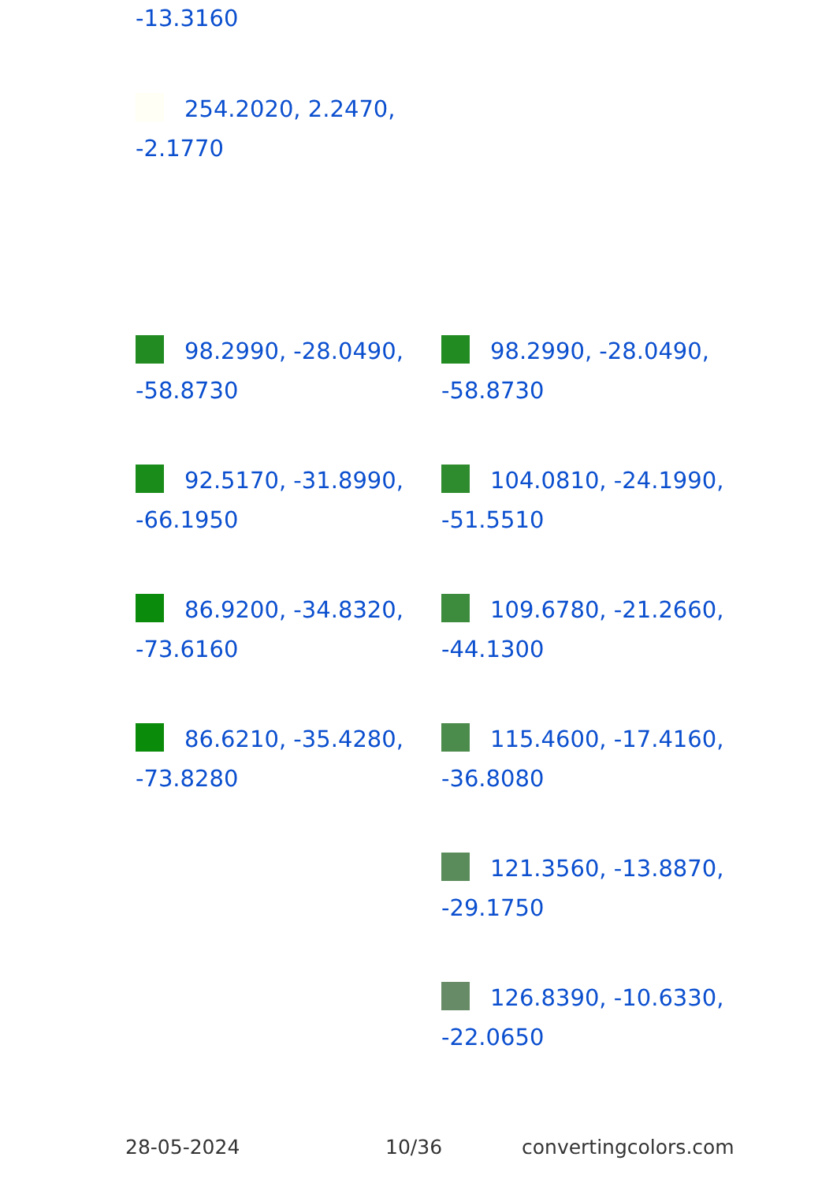-13.3160
254.2020, 2.2470, -2.1770
98.2990, -28.0490, -58.8730
98.2990, -28.0490, -58.8730
92.5170, -31.8990, -66.1950
104.0810, -24.1990, -51.5510
86.9200, -34.8320, -73.6160
109.6780, -21.2660, -44.1300
86.6210, -35.4280, -73.8280
115.4600, -17.4160, -36.8080
121.3560, -13.8870, -29.1750
126.8390, -10.6330, -22.0650
28-05-2024 10/36 convertingcolors.com